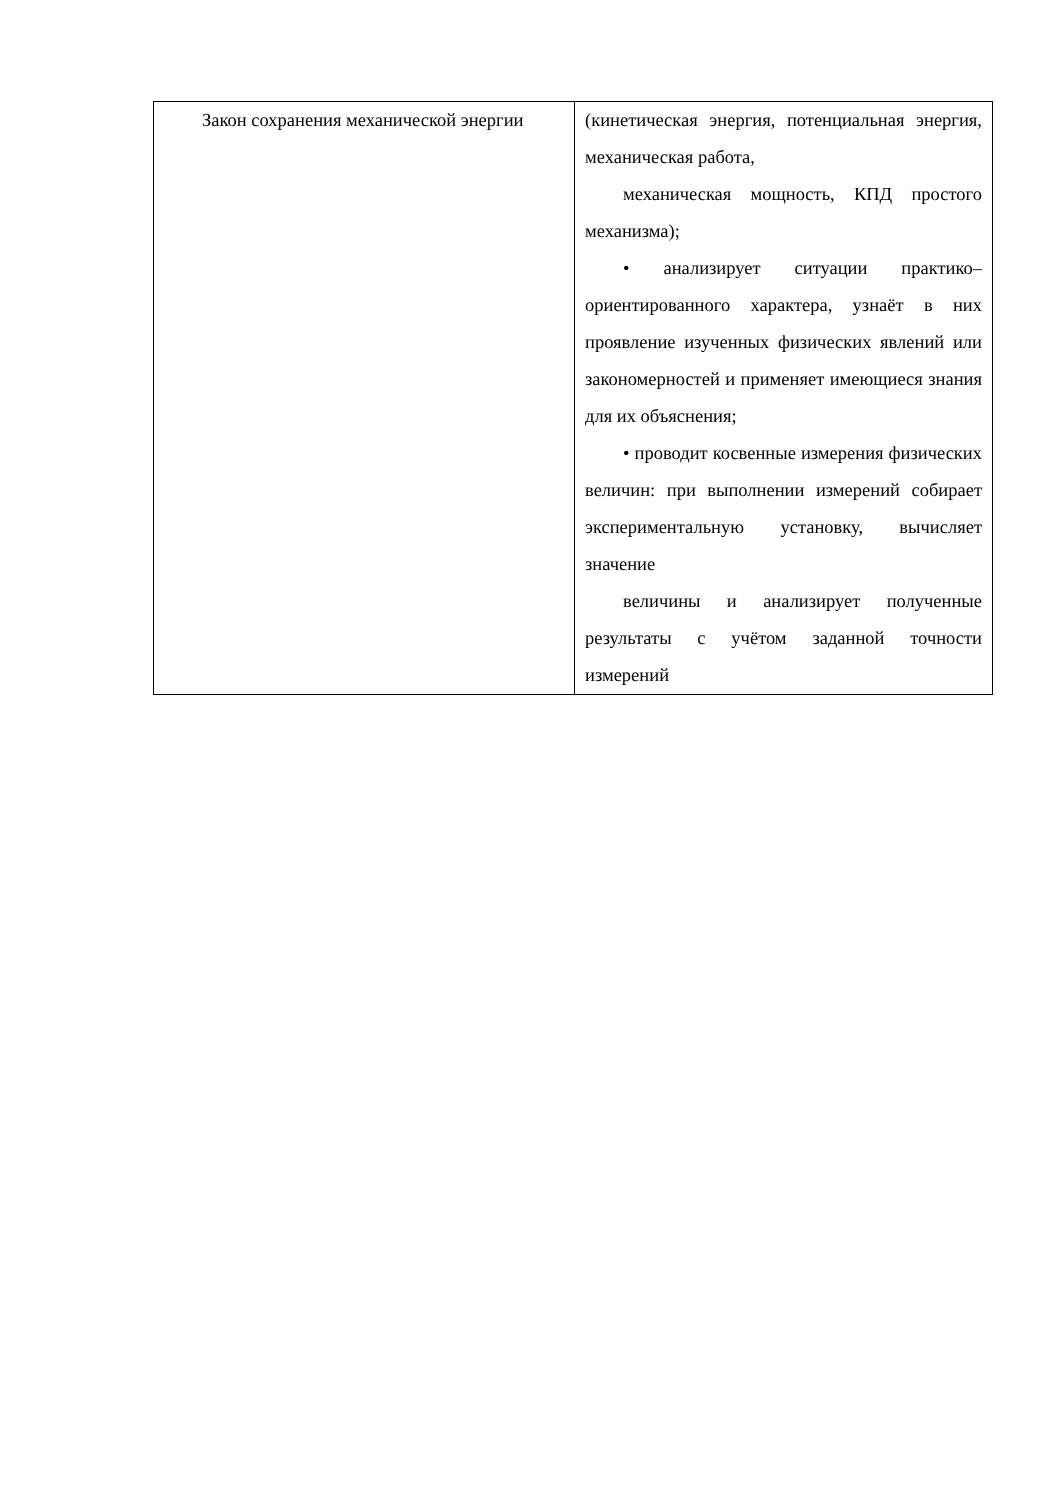| Закон сохранения механической энергии | (кинетическая энергия, потенциальная энергия, механическая работа, механическая мощность, КПД простого механизма); • анализирует ситуации практико–ориентированного характера, узнаёт в них проявление изученных физических явлений или закономерностей и применяет имеющиеся знания для их объяснения; • проводит косвенные измерения физических величин: при выполнении измерений собирает экспериментальную установку, вычисляет значение величины и анализирует полученные результаты с учётом заданной точности измерений |